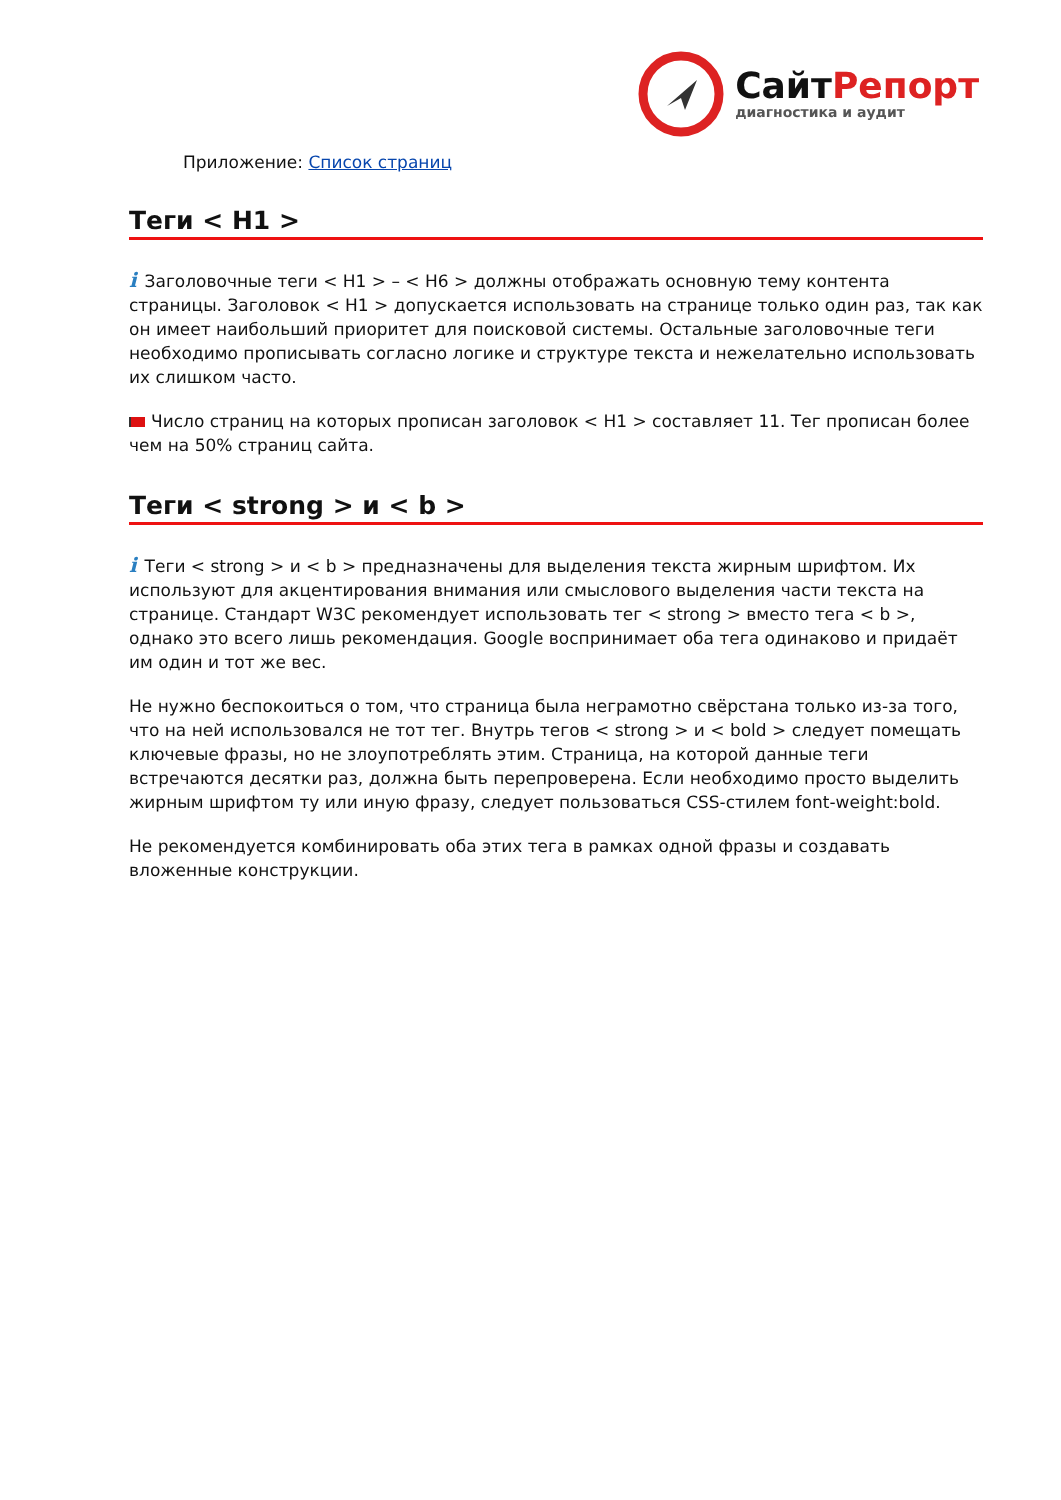СайтРепорт
диагностика и аудит
Приложение: Список страниц
Теги < H1 >
i Заголовочные теги < H1 > – < H6 > должны отображать основную тему контента страницы. Заголовок < H1 > допускается использовать на странице только один раз, так как он имеет наибольший приоритет для поисковой системы. Остальные заголовочные теги необходимо прописывать согласно логике и структуре текста и нежелательно использовать их слишком часто.
Число страниц на которых прописан заголовок < H1 > составляет 11. Тег прописан более чем на 50% страниц сайта.
Теги < strong > и < b >
i Теги < strong > и < b > предназначены для выделения текста жирным шрифтом. Их используют для акцентирования внимания или смыслового выделения части текста на странице. Стандарт W3C рекомендует использовать тег < strong > вместо тега < b >, однако это всего лишь рекомендация. Google воспринимает оба тега одинаково и придаёт им один и тот же вес.
Не нужно беспокоиться о том, что страница была неграмотно свёрстана только из-за того, что на ней использовался не тот тег. Внутрь тегов < strong > и < bold > следует помещать ключевые фразы, но не злоупотреблять этим. Страница, на которой данные теги встречаются десятки раз, должна быть перепроверена. Если необходимо просто выделить жирным шрифтом ту или иную фразу, следует пользоваться CSS-стилем font-weight:bold.
Не рекомендуется комбинировать оба этих тега в рамках одной фразы и создавать вложенные конструкции.